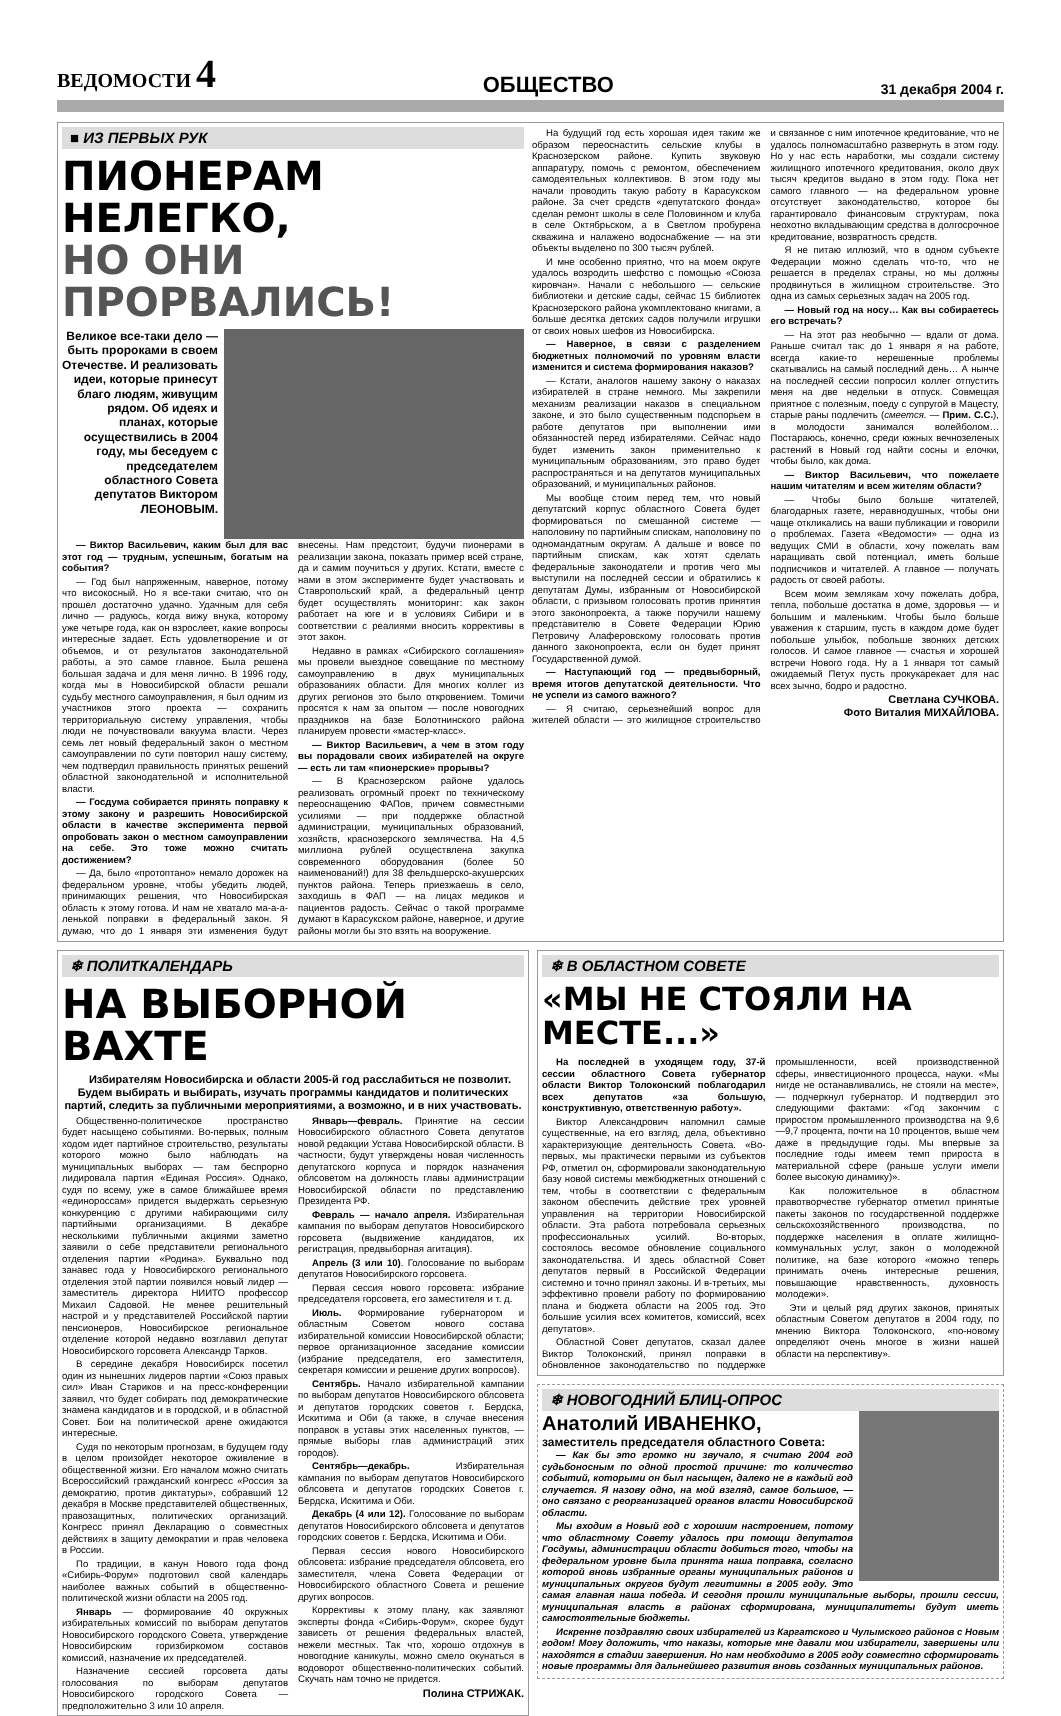ВЕДОМОСТИ 4
ОБЩЕСТВО
31 декабря 2004 г.
■ ИЗ ПЕРВЫХ РУК
ПИОНЕРАМ НЕЛЕГКО,
НО ОНИ ПРОРВАЛИСЬ!
Великое все-таки дело — быть пророками в своем Отечестве. И реализовать идеи, которые принесут благо людям, живущим рядом. Об идеях и планах, которые осуществились в 2004 году, мы беседуем с председателем областного Совета депутатов Виктором ЛЕОНОВЫМ.
— Виктор Васильевич, каким был для вас этот год — трудным, успешным, богатым на события?
— Год был напряженным, наверное, потому что високосный. Но я все-таки считаю, что он прошел достаточно удачно. Удачным для себя лично — радуюсь, когда вижу внука, которому уже четыре года, как он взрослеет, какие вопросы интересные задает. Есть удовлетворение и от объемов, и от результатов законодательной работы, а это самое главное. Была решена большая задача и для меня лично. В 1996 году, когда мы в Новосибирской области решали судьбу местного самоуправления, я был одним из участников этого проекта — сохранить территориальную систему управления, чтобы люди не почувствовали вакуума власти. Через семь лет новый федеральный закон о местном самоуправлении по сути повторил нашу систему, чем подтвердил правильность принятых решений областной законодательной и исполнительной власти.
— Госдума собирается принять поправку к этому закону и разрешить Новосибирской области в качестве эксперимента первой опробовать закон о местном самоуправлении на себе. Это тоже можно считать достижением?
— Да, было «протоптано» немало дорожек на федеральном уровне, чтобы убедить людей, принимающих решения, что Новосибирская область к этому готова. И нам не хватало ма-а-а-ленькой поправки в федеральный закон. Я думаю, что до 1 января эти изменения будут внесены. Нам предстоит, будучи пионерами в реализации закона, показать пример всей стране, да и самим поучиться у других. Кстати, вместе с нами в этом эксперименте будет участвовать и Ставропольский край, а федеральный центр будет осуществлять мониторинг: как закон работает на юге и в условиях Сибири и в соответствии с реалиями вносить коррективы в этот закон.
Недавно в рамках «Сибирского соглашения» мы провели выездное совещание по местному самоуправлению в двух муниципальных образованиях области. Для многих коллег из других регионов это было откровением. Томичи просятся к нам за опытом — после новогодних праздников на базе Болотнинского района планируем провести «мастер-класс».
— Виктор Васильевич, а чем в этом году вы порадовали своих избирателей на округе — есть ли там «пионерские» прорывы?
— В Краснозерском районе удалось реализовать огромный проект по техническому переоснащению ФАПов, причем совместными усилиями — при поддержке областной администрации, муниципальных образований, хозяйств, краснозерского землячества. На 4,5 миллиона рублей осуществлена закупка современного оборудования (более 50 наименований!) для 38 фельдшерско-акушерских пунктов района. Теперь приезжаешь в село, заходишь в ФАП — на лицах медиков и пациентов радость. Сейчас о такой программе думают в Карасукском районе, наверное, и другие районы могли бы это взять на вооружение.
На будущий год есть хорошая идея таким же образом переоснастить сельские клубы в Краснозерском районе. Купить звуковую аппаратуру, помочь с ремонтом, обеспечением самодеятельных коллективов. В этом году мы начали проводить такую работу в Карасукском районе. За счет средств «депутатского фонда» сделан ремонт школы в селе Половинном и клуба в селе Октябрьском, а в Светлом пробурена скважина и налажено водоснабжение — на эти объекты выделено по 300 тысяч рублей.
И мне особенно приятно, что на моем округе удалось возродить шефство с помощью «Союза кировчан». Начали с небольшого — сельские библиотеки и детские сады, сейчас 15 библиотек Краснозерского района укомплектовано книгами, а больше десятка детских садов получили игрушки от своих новых шефов из Новосибирска.
— Наверное, в связи с разделением бюджетных полномочий по уровням власти изменится и система формирования наказов?
— Кстати, аналогов нашему закону о наказах избирателей в стране немного. Мы закрепили механизм реализации наказов в специальном законе, и это было существенным подспорьем в работе депутатов при выполнении ими обязанностей перед избирателями. Сейчас надо будет изменить закон применительно к муниципальным образованиям, это право будет распространяться и на депутатов муниципальных образований, и муниципальных районов.
Мы вообще стоим перед тем, что новый депутатский корпус областного Совета будет формироваться по смешанной системе — наполовину по партийным спискам, наполовину по одномандатным округам. А дальше и вовсе по партийным спискам, как хотят сделать федеральные законодатели и против чего мы выступили на последней сессии и обратились к депутатам Думы, избранным от Новосибирской области, с призывом голосовать против принятия этого законопроекта, а также поручили нашему представителю в Совете Федерации Юрию Петровичу Алаферовскому голосовать против данного законопроекта, если он будет принят Государственной думой.
— Наступающий год — предвыборный, время итогов депутатской деятельности. Что не успели из самого важного?
— Я считаю, серьезнейший вопрос для жителей области — это жилищное строительство и связанное с ним ипотечное кредитование, что не удалось полномасштабно развернуть в этом году. Но у нас есть наработки, мы создали систему жилищного ипотечного кредитования, около двух тысяч кредитов выдано в этом году. Пока нет самого главного — на федеральном уровне отсутствует законодательство, которое бы гарантировало финансовым структурам, пока неохотно вкладывающим средства в долгосрочное кредитование, возвратность средств.
Я не питаю иллюзий, что в одном субъекте Федерации можно сделать что-то, что не решается в пределах страны, но мы должны продвинуться в жилищном строительстве. Это одна из самых серьезных задач на 2005 год.
— Новый год на носу… Как вы собираетесь его встречать?
— На этот раз необычно — вдали от дома. Раньше считал так: до 1 января я на работе, всегда какие-то нерешенные проблемы скатывались на самый последний день… А нынче на последней сессии попросил коллег отпустить меня на две недельки в отпуск. Совмещая приятное с полезным, поеду с супругой в Мацесту, старые раны подлечить (смеется. — Прим. С.С.), в молодости занимался волейболом… Постараюсь, конечно, среди южных вечнозеленых растений в Новый год найти сосны и елочки, чтобы было, как дома.
— Виктор Васильевич, что пожелаете нашим читателям и всем жителям области?
— Чтобы было больше читателей, благодарных газете, неравнодушных, чтобы они чаще откликались на ваши публикации и говорили о проблемах. Газета «Ведомости» — одна из ведущих СМИ в области, хочу пожелать вам наращивать свой потенциал, иметь больше подписчиков и читателей. А главное — получать радость от своей работы.
Всем моим землякам хочу пожелать добра, тепла, побольше достатка в доме, здоровья — и большим и маленьким. Чтобы было больше уважения к старшим, пусть в каждом доме будет побольше улыбок, побольше звонких детских голосов. И самое главное — счастья и хорошей встречи Нового года. Ну а 1 января тот самый ожидаемый Петух пусть прокукарекает для нас всех зычно, бодро и радостно.
Светлана СУЧКОВА.
Фото Виталия МИХАЙЛОВА.
❄ ПОЛИТКАЛЕНДАРЬ
НА ВЫБОРНОЙ ВАХТЕ
Избирателям Новосибирска и области 2005-й год расслабиться не позволит. Будем выбирать и выбирать, изучать программы кандидатов и политических партий, следить за публичными мероприятиями, а возможно, и в них участвовать.
Общественно-политическое пространство будет насыщено событиями. Во-первых, полным ходом идет партийное строительство, результаты которого можно было наблюдать на муниципальных выборах — там беспрорно лидировала партия «Единая Россия». Однако, судя по всему, уже в самое ближайшее время «единороссам» придется выдержать серьезную конкуренцию с другими набирающими силу партийными организациями. В декабре несколькими публичными акциями заметно заявили о себе представители регионального отделения партии «Родина». Буквально под занавес года у Новосибирского регионального отделения этой партии появился новый лидер — заместитель директора НИИТО профессор Михаил Садовой. Не менее решительный настрой и у представителей Российской партии пенсионеров, Новосибирское региональное отделение которой недавно возглавил депутат Новосибирского горсовета Александр Тарков.
В середине декабря Новосибирск посетил один из нынешних лидеров партии «Союз правых сил» Иван Стариков и на пресс-конференции заявил, что будет собирать под демократические знамена кандидатов и в городской, и в областной Совет. Бои на политической арене ожидаются интересные.
Судя по некоторым прогнозам, в будущем году в целом произойдет некоторое оживление в общественной жизни. Его началом можно считать Всероссийский гражданский конгресс «Россия за демократию, против диктатуры», собравший 12 декабря в Москве представителей общественных, правозащитных, политических организаций. Конгресс принял Декларацию о совместных действиях в защиту демократии и прав человека в России.
По традиции, в канун Нового года фонд «Сибирь-Форум» подготовил свой календарь наиболее важных событий в общественно-политической жизни области на 2005 год.
Январь — формирование 40 окружных избирательных комиссий по выборам депутатов Новосибирского городского Совета, утверждение Новосибирским горизбиркомом составов комиссий, назначение их председателей.
Назначение сессией горсовета даты голосования по выборам депутатов Новосибирского городского Совета — предположительно 3 или 10 апреля.
Январь—февраль. Принятие на сессии Новосибирского областного Совета депутатов новой редакции Устава Новосибирской области. В частности, будут утверждены новая численность депутатского корпуса и порядок назначения облсоветом на должность главы администрации Новосибирской области по представлению Президента РФ.
Февраль — начало апреля. Избирательная кампания по выборам депутатов Новосибирского горсовета (выдвижение кандидатов, их регистрация, предвыборная агитация).
Апрель (3 или 10). Голосование по выборам депутатов Новосибирского горсовета.
Первая сессия нового горсовета: избрание председателя горсовета, его заместителя и т. д.
Июль. Формирование губернатором и областным Советом нового состава избирательной комиссии Новосибирской области; первое организационное заседание комиссии (избрание председателя, его заместителя, секретаря комиссии и решение других вопросов).
Сентябрь. Начало избирательной кампании по выборам депутатов Новосибирского облсовета и депутатов городских советов г. Бердска, Искитима и Оби (а также, в случае внесения поправок в уставы этих населенных пунктов, — прямые выборы глав администраций этих городов).
Сентябрь—декабрь. Избирательная кампания по выборам депутатов Новосибирского облсовета и депутатов городских Советов г. Бердска, Искитима и Оби.
Декабрь (4 или 12). Голосование по выборам депутатов Новосибирского облсовета и депутатов городских советов г. Бердска, Искитима и Оби.
Первая сессия нового Новосибирского облсовета: избрание председателя облсовета, его заместителя, члена Совета Федерации от Новосибирского областного Совета и решение других вопросов.
Коррективы к этому плану, как заявляют эксперты фонда «Сибирь-Форум», скорее будут зависеть от решения федеральных властей, нежели местных. Так что, хорошо отдохнув в новогодние каникулы, можно смело окунаться в водоворот общественно-политических событий. Скучать нам точно не придется.
Полина СТРИЖАК.
❄ В ОБЛАСТНОМ СОВЕТЕ
«МЫ НЕ СТОЯЛИ НА МЕСТЕ...»
На последней в уходящем году, 37-й сессии областного Совета губернатор области Виктор Толоконский поблагодарил всех депутатов «за большую, конструктивную, ответственную работу».
Виктор Александрович напомнил самые существенные, на его взгляд, дела, объективно характеризующие деятельность Совета. «Во-первых, мы практически первыми из субъектов РФ, отметил он, сформировали законодательную базу новой системы межбюджетных отношений с тем, чтобы в соответствии с федеральным законом обеспечить действие трех уровней управления на территории Новосибирской области. Эта работа потребовала серьезных профессиональных усилий. Во-вторых, состоялось весомое обновление социального законодательства. И здесь областной Совет депутатов первый в Российской Федерации системно и точно принял законы. И в-третьих, мы эффективно провели работу по формированию плана и бюджета области на 2005 год. Это большие усилия всех комитетов, комиссий, всех депутатов».
Областной Совет депутатов, сказал далее Виктор Толоконский, принял поправки в обновленное законодательство по поддержке промышленности, всей производственной сферы, инвестиционного процесса, науки. «Мы нигде не останавливались, не стояли на месте», — подчеркнул губернатор. И подтвердил это следующими фактами: «Год закончим с приростом промышленного производства на 9,6—9,7 процента, почти на 10 процентов, выше чем даже в предыдущие годы. Мы впервые за последние годы имеем темп прироста в материальной сфере (раньше услуги имели более высокую динамику)».
Как положительное в областном правотворчестве губернатор отметил принятые пакеты законов по государственной поддержке сельскохозяйственного производства, по поддержке населения в оплате жилищно-коммунальных услуг, закон о молодежной политике, на базе которого «можно теперь принимать очень интересные решения, повышающие нравственность, духовность молодежи».
Эти и целый ряд других законов, принятых областным Советом депутатов в 2004 году, по мнению Виктора Толоконского, «по-новому определяют очень многое в жизни нашей области на перспективу».
❄ НОВОГОДНИЙ БЛИЦ-ОПРОС
Анатолий ИВАНЕНКО,
заместитель председателя областного Совета:
— Как бы это громко ни звучало, я считаю 2004 год судьбоносным по одной простой причине: то количество событий, которыми он был насыщен, далеко не в каждый год случается. Я назову одно, на мой взгляд, самое большое, — оно связано с реорганизацией органов власти Новосибирской области.
Мы входим в Новый год с хорошим настроением, потому что областному Совету удалось при помощи депутатов Госдумы, администрации области добиться того, чтобы на федеральном уровне была принята наша поправка, согласно которой вновь избранные органы муниципальных районов и муниципальных округов будут легитимны в 2005 году. Это самая главная наша победа. И сегодня прошли муниципальные выборы, прошли сессии, муниципальная власть в районах сформирована, муниципалитеты будут иметь самостоятельные бюджеты.
Искренне поздравляю своих избирателей из Каргатского и Чулымского районов с Новым годом! Могу доложить, что наказы, которые мне давали мои избиратели, завершены или находятся в стадии завершения. Но нам необходимо в 2005 году совместно сформировать новые программы для дальнейшего развития вновь созданных муниципальных районов.